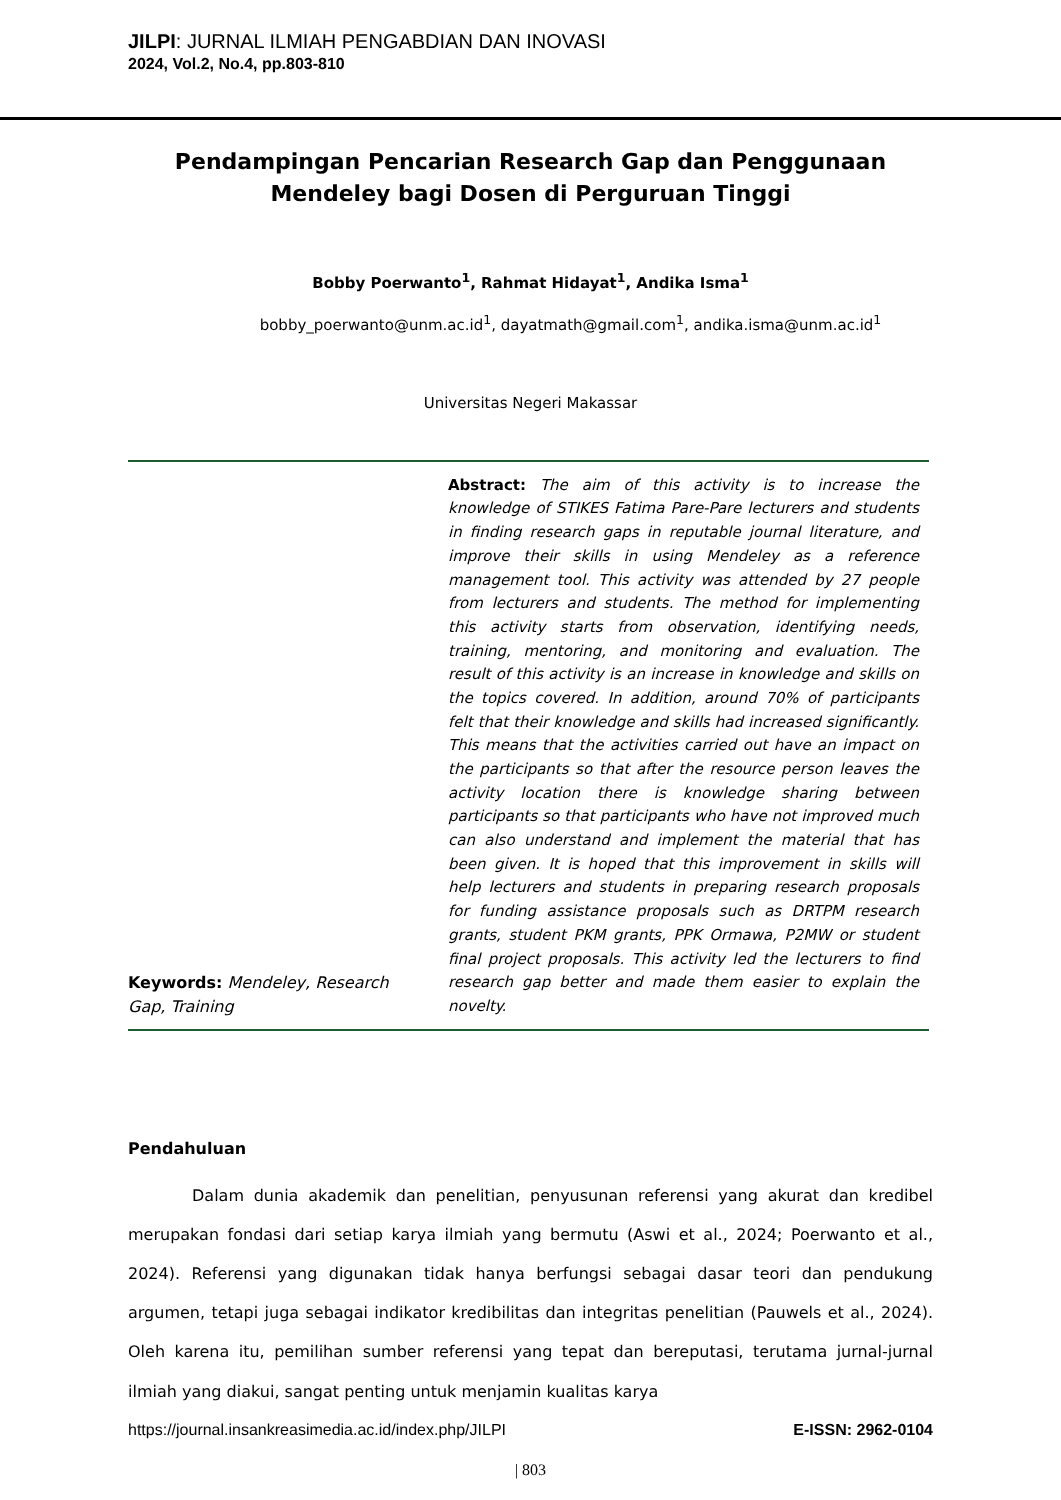JILPI: JURNAL ILMIAH PENGABDIAN DAN INOVASI
2024, Vol.2, No.4, pp.803-810
Pendampingan Pencarian Research Gap dan Penggunaan Mendeley bagi Dosen di Perguruan Tinggi
Bobby Poerwanto<sup>1</sup>, Rahmat Hidayat<sup>1</sup>, Andika Isma<sup>1</sup>
bobby_poerwanto@unm.ac.id<sup>1</sup>, dayatmath@gmail.com<sup>1</sup>, andika.isma@unm.ac.id<sup>1</sup>
Universitas Negeri Makassar
Keywords: Mendeley, Research Gap, Training
Abstract: The aim of this activity is to increase the knowledge of STIKES Fatima Pare-Pare lecturers and students in finding research gaps in reputable journal literature, and improve their skills in using Mendeley as a reference management tool. This activity was attended by 27 people from lecturers and students. The method for implementing this activity starts from observation, identifying needs, training, mentoring, and monitoring and evaluation. The result of this activity is an increase in knowledge and skills on the topics covered. In addition, around 70% of participants felt that their knowledge and skills had increased significantly. This means that the activities carried out have an impact on the participants so that after the resource person leaves the activity location there is knowledge sharing between participants so that participants who have not improved much can also understand and implement the material that has been given. It is hoped that this improvement in skills will help lecturers and students in preparing research proposals for funding assistance proposals such as DRTPM research grants, student PKM grants, PPK Ormawa, P2MW or student final project proposals. This activity led the lecturers to find research gap better and made them easier to explain the novelty.
Pendahuluan
Dalam dunia akademik dan penelitian, penyusunan referensi yang akurat dan kredibel merupakan fondasi dari setiap karya ilmiah yang bermutu (Aswi et al., 2024; Poerwanto et al., 2024). Referensi yang digunakan tidak hanya berfungsi sebagai dasar teori dan pendukung argumen, tetapi juga sebagai indikator kredibilitas dan integritas penelitian (Pauwels et al., 2024). Oleh karena itu, pemilihan sumber referensi yang tepat dan bereputasi, terutama jurnal-jurnal ilmiah yang diakui, sangat penting untuk menjamin kualitas karya
https://journal.insankreasimedia.ac.id/index.php/JILPI E-ISSN: 2962-0104
| 803